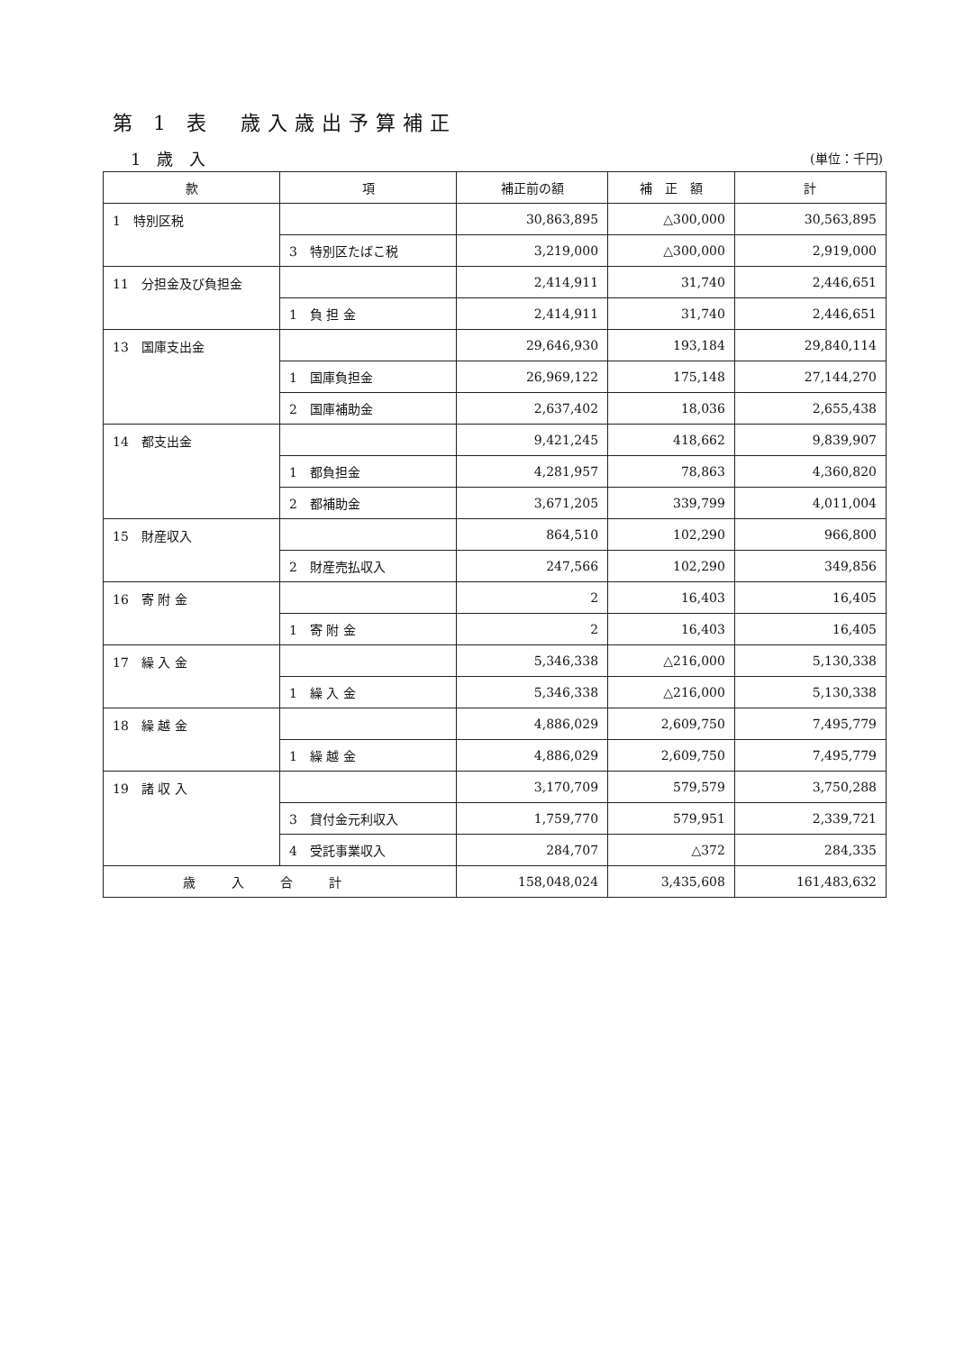第 1 表　歳入歳出予算補正
1 歳 入 (単位：千円)
| 款 | 項 | 補正前の額 | 補 正 額 | 計 |
| --- | --- | --- | --- | --- |
| 1 特別区税 | | 30,863,895 | △300,000 | 30,563,895 |
| | 3 特別区たばこ税 | 3,219,000 | △300,000 | 2,919,000 |
| 11 分担金及び負担金 | | 2,414,911 | 31,740 | 2,446,651 |
| | 1 負 担 金 | 2,414,911 | 31,740 | 2,446,651 |
| 13 国庫支出金 | | 29,646,930 | 193,184 | 29,840,114 |
| | 1 国庫負担金 | 26,969,122 | 175,148 | 27,144,270 |
| | 2 国庫補助金 | 2,637,402 | 18,036 | 2,655,438 |
| 14 都支出金 | | 9,421,245 | 418,662 | 9,839,907 |
| | 1 都負担金 | 4,281,957 | 78,863 | 4,360,820 |
| | 2 都補助金 | 3,671,205 | 339,799 | 4,011,004 |
| 15 財産収入 | | 864,510 | 102,290 | 966,800 |
| | 2 財産売払収入 | 247,566 | 102,290 | 349,856 |
| 16 寄 附 金 | | 2 | 16,403 | 16,405 |
| | 1 寄 附 金 | 2 | 16,403 | 16,405 |
| 17 繰 入 金 | | 5,346,338 | △216,000 | 5,130,338 |
| | 1 繰 入 金 | 5,346,338 | △216,000 | 5,130,338 |
| 18 繰 越 金 | | 4,886,029 | 2,609,750 | 7,495,779 |
| | 1 繰 越 金 | 4,886,029 | 2,609,750 | 7,495,779 |
| 19 諸 収 入 | | 3,170,709 | 579,579 | 3,750,288 |
| | 3 貸付金元利収入 | 1,759,770 | 579,951 | 2,339,721 |
| | 4 受託事業収入 | 284,707 | △372 | 284,335 |
| 歳入合計 | | 158,048,024 | 3,435,608 | 161,483,632 |